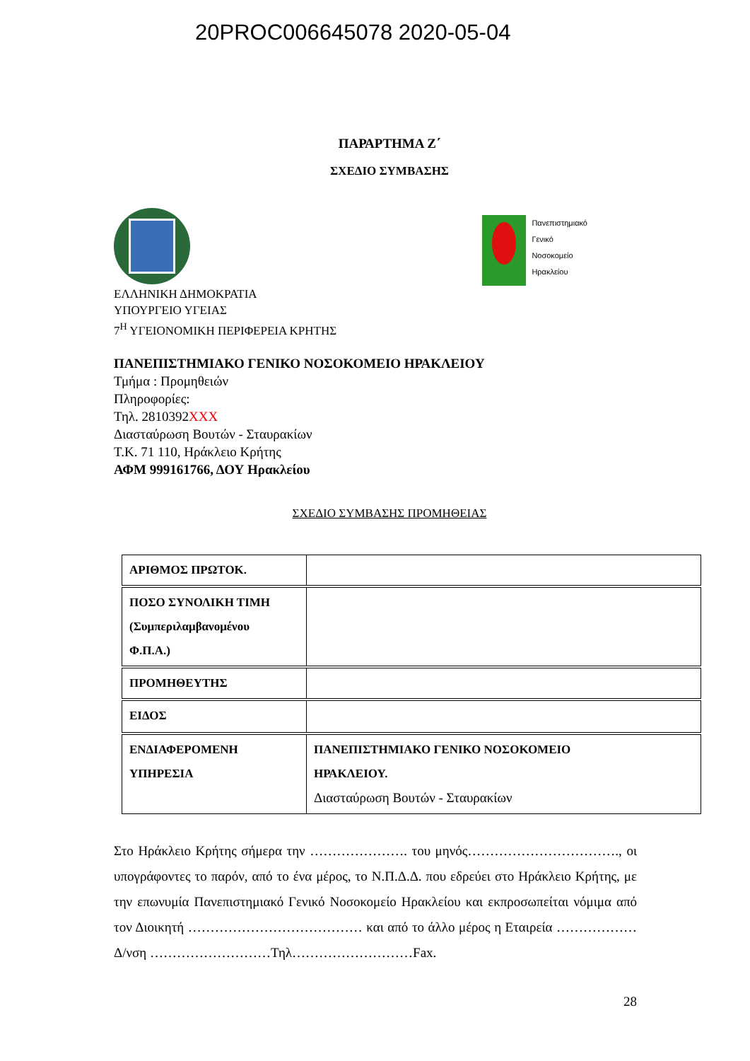20PROC006645078 2020-05-04
ΠΑΡΑΡΤΗΜΑ Ζ΄
ΣΧΕΔΙΟ ΣΥΜΒΑΣΗΣ
Πανεπιστημιακό
Γενικό
Νοσοκομείο
Ηρακλείου
ΕΛΛΗΝΙΚΗ ΔΗΜΟΚΡΑΤΙΑ
ΥΠΟΥΡΓΕΙΟ ΥΓΕΙΑΣ
7<sup>Η</sup> ΥΓΕΙΟΝΟΜΙΚΗ ΠΕΡΙΦΕΡΕΙΑ ΚΡΗΤΗΣ
ΠΑΝΕΠΙΣΤΗΜΙΑΚΟ ΓΕΝΙΚΟ ΝΟΣΟΚΟΜΕΙΟ ΗΡΑΚΛΕΙΟΥ
Τμήμα : Προμηθειών
Πληροφορίες:
Τηλ. 2810392XXX
Διασταύρωση Βουτών - Σταυρακίων
Τ.Κ. 71 110, Ηράκλειο Κρήτης
ΑΦΜ 999161766, ΔΟΥ Ηρακλείου
ΣΧΕΔΙΟ ΣΥΜΒΑΣΗΣ ΠΡΟΜΗΘΕΙΑΣ
| ΑΡΙΘΜΟΣ ΠΡΩΤΟΚ. | |
| ΠΟΣΟ ΣΥΝΟΛΙΚΗ ΤΙΜΗ (Συμπεριλαμβανομένου Φ.Π.Α.) | |
| ΠΡΟΜΗΘΕΥΤΗΣ | |
| ΕΙΔΟΣ | |
| ΕΝΔΙΑΦΕΡΟΜΕΝΗ ΥΠΗΡΕΣΙΑ | ΠΑΝΕΠΙΣΤΗΜΙΑΚΟ ΓΕΝΙΚΟ ΝΟΣΟΚΟΜΕΙΟ ΗΡΑΚΛΕΙΟΥ. Διασταύρωση Βουτών - Σταυρακίων |
Στο Ηράκλειο Κρήτης σήμερα την …………………. του μηνός……………………………., οι υπογράφοντες το παρόν, από το ένα μέρος, το Ν.Π.Δ.Δ. που εδρεύει στο Ηράκλειο Κρήτης, με την επωνυμία Πανεπιστημιακό Γενικό Νοσοκομείο Ηρακλείου και εκπροσωπείται νόμιμα από τον Διοικητή ………………………………… και από το άλλο μέρος η Εταιρεία ……………… Δ/νση ………………………Τηλ………………………Fax.
28